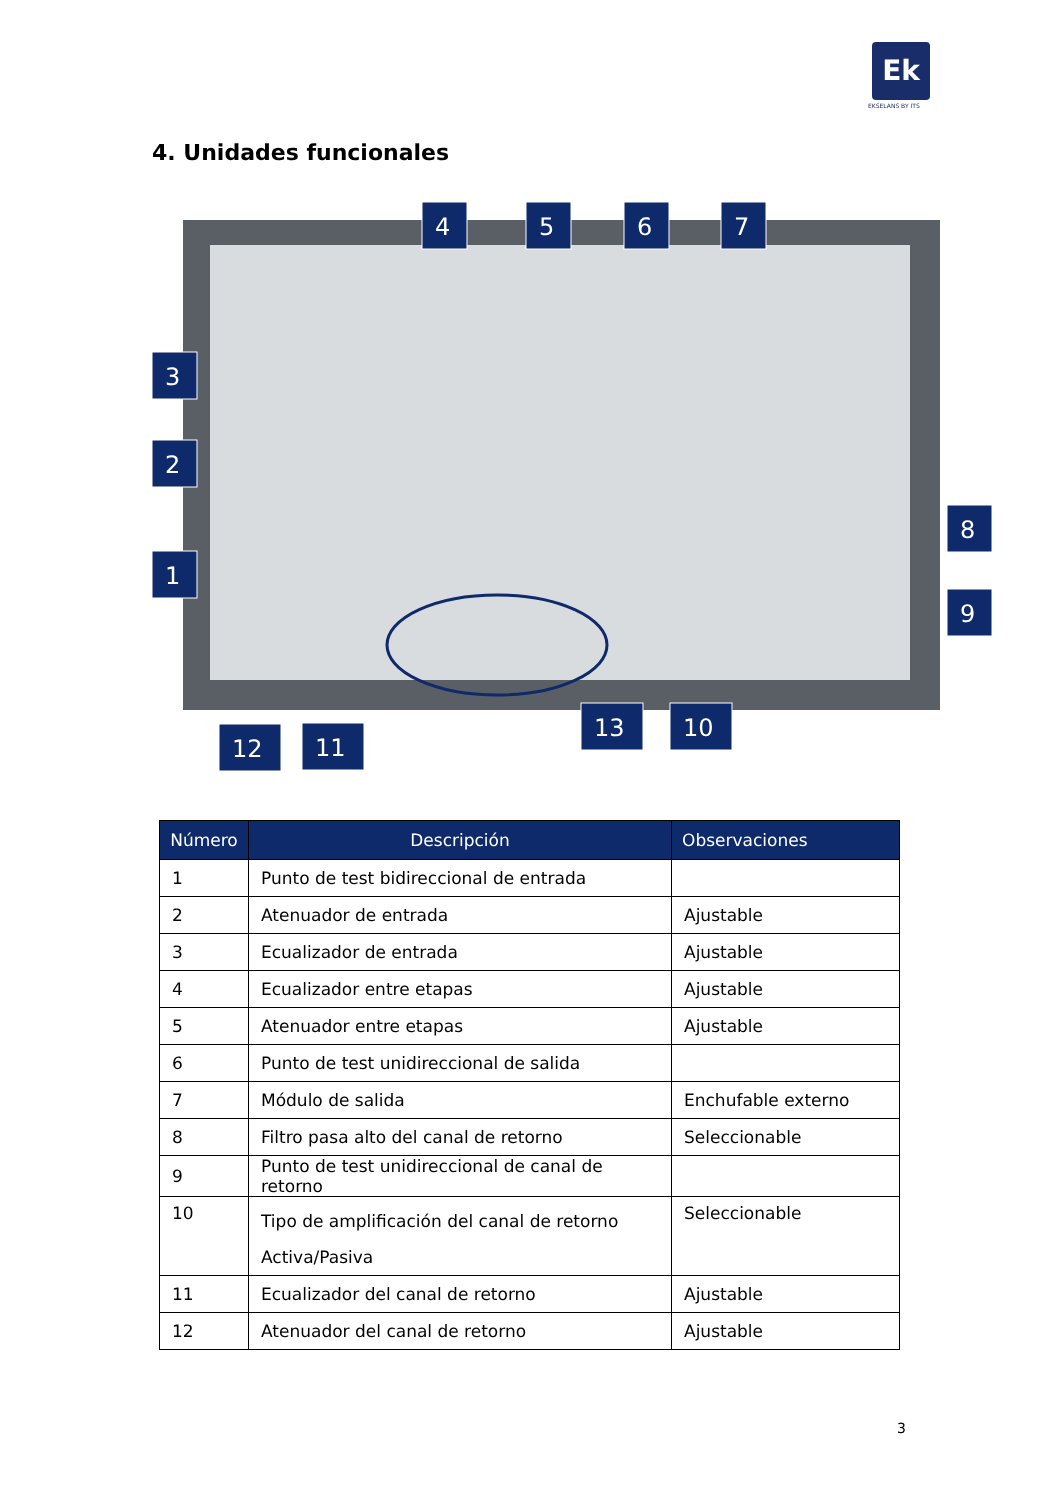Ek
EKSELANS BY ITS
4. Unidades funcionales
4
5
6
7
3
2
1
8
9
12
11
13
10
| Número | Descripción | Observaciones |
| --- | --- | --- |
| 1 | Punto de test bidireccional de entrada | |
| 2 | Atenuador de entrada | Ajustable |
| 3 | Ecualizador de entrada | Ajustable |
| 4 | Ecualizador entre etapas | Ajustable |
| 5 | Atenuador entre etapas | Ajustable |
| 6 | Punto de test unidireccional de salida | |
| 7 | Módulo de salida | Enchufable externo |
| 8 | Filtro pasa alto del canal de retorno | Seleccionable |
| 9 | Punto de test unidireccional de canal de retorno | |
| 10 | Tipo de amplificación del canal de retorno Activa/Pasiva | Seleccionable |
| 11 | Ecualizador del canal de retorno | Ajustable |
| 12 | Atenuador del canal de retorno | Ajustable |
3